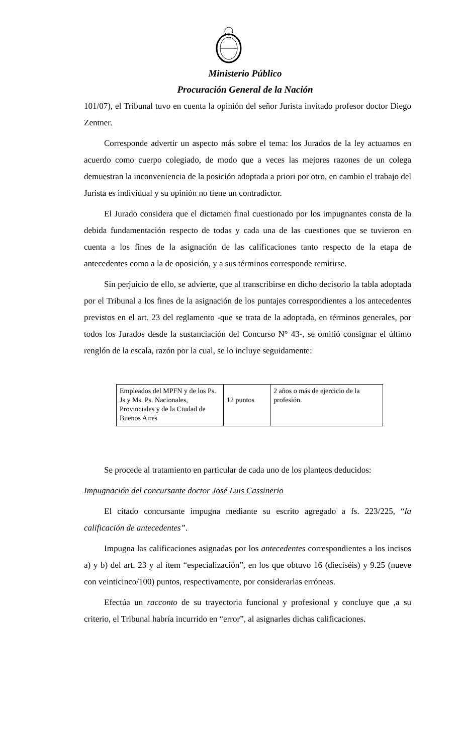Ministerio Público
Procuración General de la Nación
101/07), el Tribunal tuvo en cuenta la opinión del señor Jurista invitado profesor doctor Diego Zentner.
Corresponde advertir un aspecto más sobre el tema: los Jurados de la ley actuamos en acuerdo como cuerpo colegiado, de modo que a veces las mejores razones de un colega demuestran la inconveniencia de la posición adoptada a priori por otro, en cambio el trabajo del Jurista es individual y su opinión no tiene un contradictor.
El Jurado considera que el dictamen final cuestionado por los impugnantes consta de la debida fundamentación respecto de todas y cada una de las cuestiones que se tuvieron en cuenta a los fines de la asignación de las calificaciones tanto respecto de la etapa de antecedentes como a la de oposición, y a sus términos corresponde remitirse.
Sin perjuicio de ello, se advierte, que al transcribirse en dicho decisorio la tabla adoptada por el Tribunal a los fines de la asignación de los puntajes correspondientes a los antecedentes previstos en el art. 23 del reglamento -que se trata de la adoptada, en términos generales, por todos los Jurados desde la sustanciación del Concurso N° 43-, se omitió consignar el último renglón de la escala, razón por la cual, se lo incluye seguidamente:
| Empleados del MPFN y de los Ps. Js y Ms. Ps. Nacionales, Provinciales y de la Ciudad de Buenos Aires | 12 puntos | 2 años o más de ejercicio de la profesión. |
Se procede al tratamiento en particular de cada uno de los planteos deducidos:
Impugnación del concursante doctor José Luis Cassinerio
El citado concursante impugna mediante su escrito agregado a fs. 223/225, “la calificación de antecedentes”.
Impugna las calificaciones asignadas por los antecedentes correspondientes a los incisos a) y b) del art. 23 y al ítem “especialización”, en los que obtuvo 16 (dieciséis) y 9.25 (nueve con veinticinco/100) puntos, respectivamente, por considerarlas erróneas.
Efectúa un racconto de su trayectoria funcional y profesional y concluye que ,a su criterio, el Tribunal habría incurrido en “error”, al asignarles dichas calificaciones.